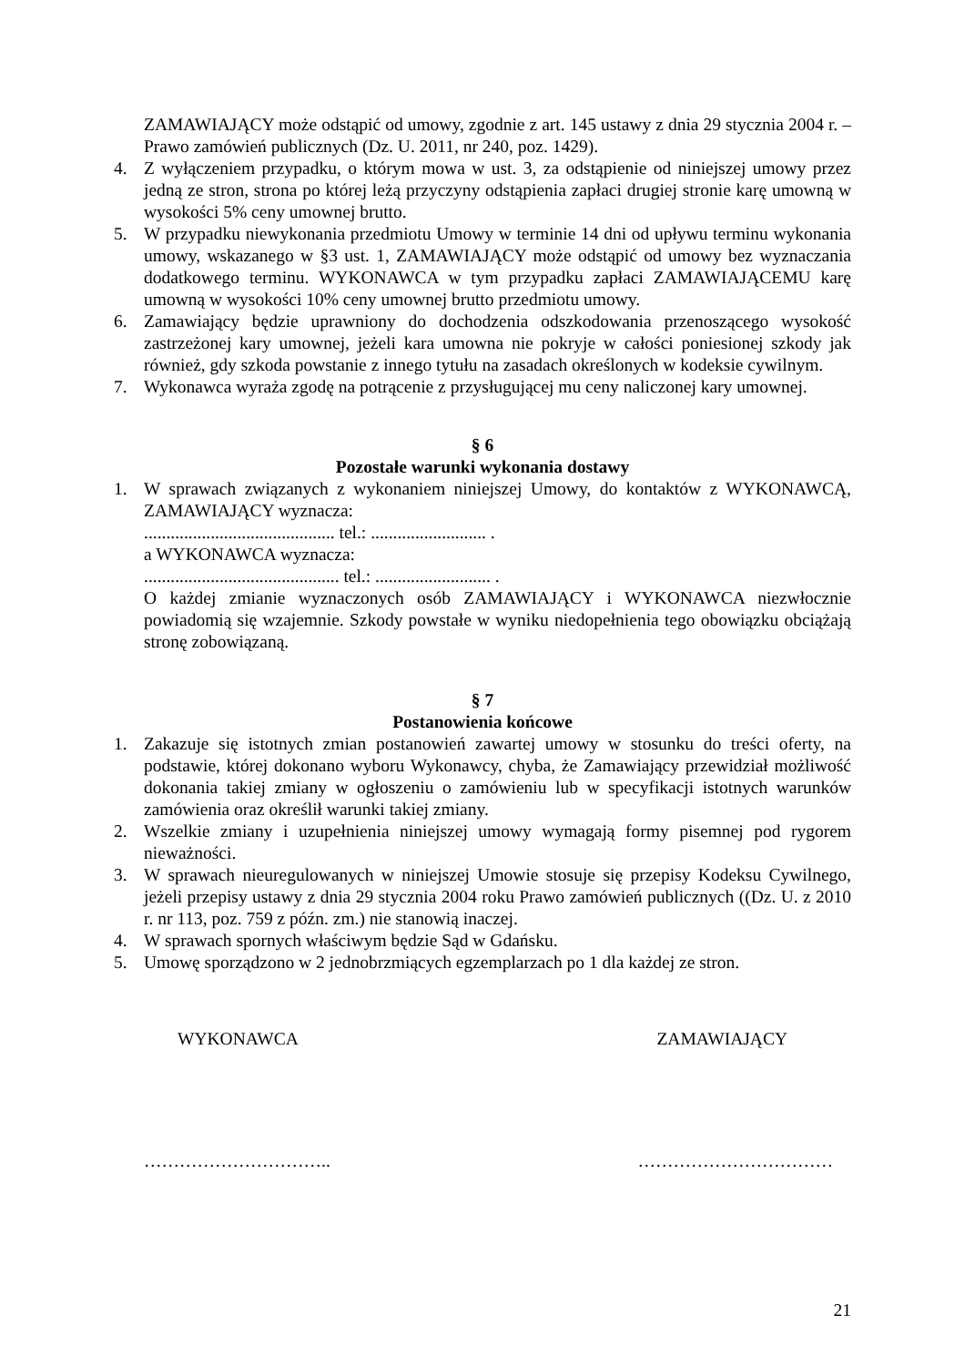ZAMAWIAJĄCY może odstąpić od umowy, zgodnie z art. 145 ustawy z dnia 29 stycznia 2004 r. – Prawo zamówień publicznych (Dz. U. 2011, nr 240, poz. 1429).
4. Z wyłączeniem przypadku, o którym mowa w ust. 3, za odstąpienie od niniejszej umowy przez jedną ze stron, strona po której leżą przyczyny odstąpienia zapłaci drugiej stronie karę umowną w wysokości 5% ceny umownej brutto.
5. W przypadku niewykonania przedmiotu Umowy w terminie 14 dni od upływu terminu wykonania umowy, wskazanego w §3 ust. 1, ZAMAWIAJĄCY może odstąpić od umowy bez wyznaczania dodatkowego terminu. WYKONAWCA w tym przypadku zapłaci ZAMAWIAJĄCEMU karę umowną w wysokości 10% ceny umownej brutto przedmiotu umowy.
6. Zamawiający będzie uprawniony do dochodzenia odszkodowania przenoszącego wysokość zastrzeżonej kary umownej, jeżeli kara umowna nie pokryje w całości poniesionej szkody jak również, gdy szkoda powstanie z innego tytułu na zasadach określonych w kodeksie cywilnym.
7. Wykonawca wyraża zgodę na potrącenie z przysługującej mu ceny naliczonej kary umownej.
§ 6
Pozostałe warunki wykonania dostawy
1. W sprawach związanych z wykonaniem niniejszej Umowy, do kontaktów z WYKONAWCĄ, ZAMAWIAJĄCY wyznacza:
........................................... tel.: .......................... .
a WYKONAWCA wyznacza:
............................................ tel.: .......................... .
O każdej zmianie wyznaczonych osób ZAMAWIAJĄCY i WYKONAWCA niezwłocznie powiadomią się wzajemnie. Szkody powstałe w wyniku niedopełnienia tego obowiązku obciążają stronę zobowiązaną.
§ 7
Postanowienia końcowe
1. Zakazuje się istotnych zmian postanowień zawartej umowy w stosunku do treści oferty, na podstawie, której dokonano wyboru Wykonawcy, chyba, że Zamawiający przewidział możliwość dokonania takiej zmiany w ogłoszeniu o zamówieniu lub w specyfikacji istotnych warunków zamówienia oraz określił warunki takiej zmiany.
2. Wszelkie zmiany i uzupełnienia niniejszej umowy wymagają formy pisemnej pod rygorem nieważności.
3. W sprawach nieuregulowanych w niniejszej Umowie stosuje się przepisy Kodeksu Cywilnego, jeżeli przepisy ustawy z dnia 29 stycznia 2004 roku Prawo zamówień publicznych ((Dz. U. z 2010 r. nr 113, poz. 759 z późn. zm.) nie stanowią inaczej.
4. W sprawach spornych właściwym będzie Sąd w Gdańsku.
5. Umowę sporządzono w 2 jednobrzmiących egzemplarzach po 1 dla każdej ze stron.
WYKONAWCA ZAMAWIAJĄCY
………………………….. ……………………………
21